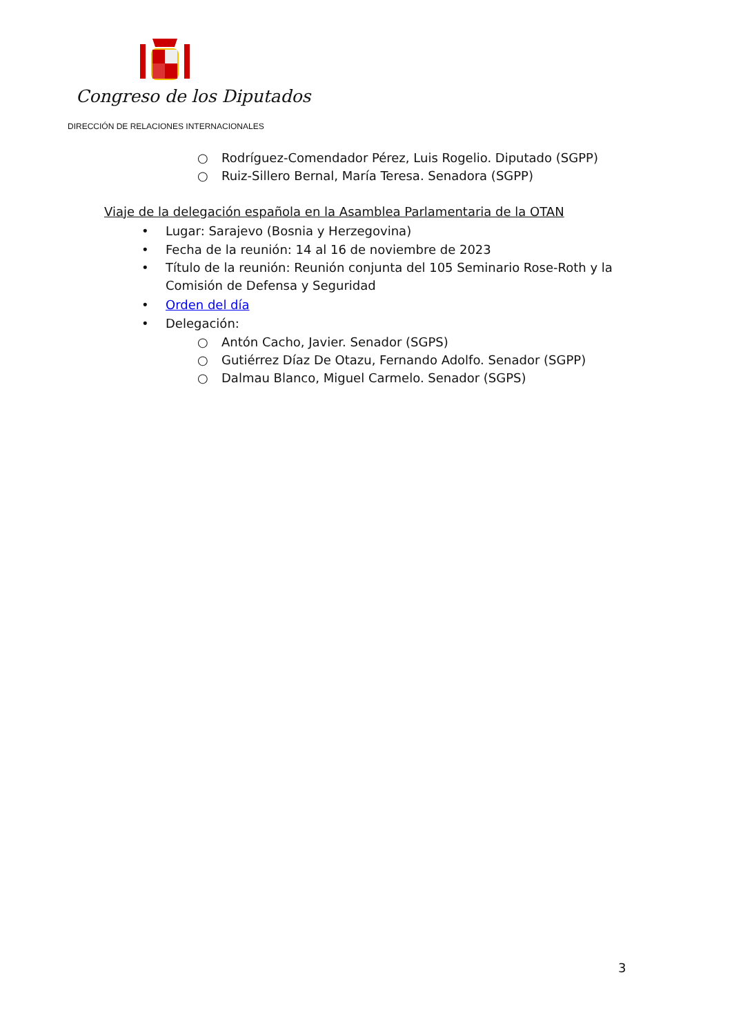Congreso de los Diputados
DIRECCIÓN DE RELACIONES INTERNACIONALES
○ Rodríguez-Comendador Pérez, Luis Rogelio. Diputado (SGPP)
○ Ruiz-Sillero Bernal, María Teresa. Senadora (SGPP)
Viaje de la delegación española en la Asamblea Parlamentaria de la OTAN
• Lugar: Sarajevo (Bosnia y Herzegovina)
• Fecha de la reunión: 14 al 16 de noviembre de 2023
• Título de la reunión: Reunión conjunta del 105 Seminario Rose-Roth y la
Comisión de Defensa y Seguridad
• Orden del día
• Delegación:
○ Antón Cacho, Javier. Senador (SGPS)
○ Gutiérrez Díaz De Otazu, Fernando Adolfo. Senador (SGPP)
○ Dalmau Blanco, Miguel Carmelo. Senador (SGPS)
3